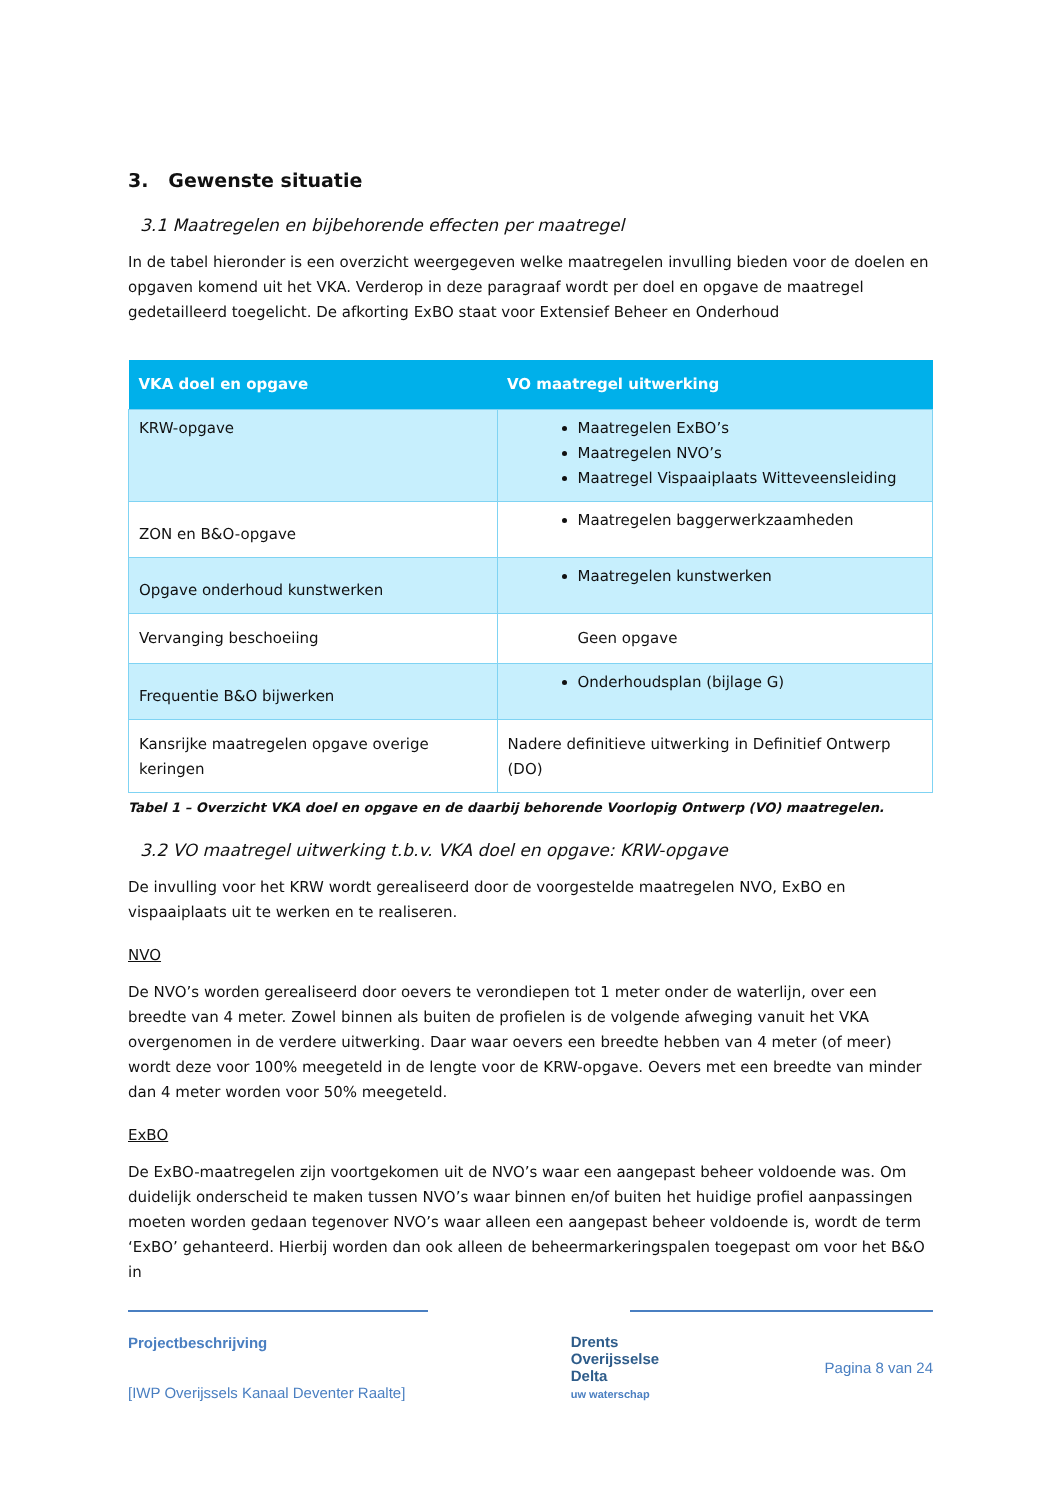3. Gewenste situatie
3.1 Maatregelen en bijbehorende effecten per maatregel
In de tabel hieronder is een overzicht weergegeven welke maatregelen invulling bieden voor de doelen en opgaven komend uit het VKA. Verderop in deze paragraaf wordt per doel en opgave de maatregel gedetailleerd toegelicht. De afkorting ExBO staat voor Extensief Beheer en Onderhoud
| VKA doel en opgave | VO maatregel uitwerking |
| --- | --- |
| KRW-opgave | Maatregelen ExBO’s Maatregelen NVO’s Maatregel Vispaaiplaats Witteveensleiding |
| ZON en B&O-opgave | Maatregelen baggerwerkzaamheden |
| Opgave onderhoud kunstwerken | Maatregelen kunstwerken |
| Vervanging beschoeiing | Geen opgave |
| Frequentie B&O bijwerken | Onderhoudsplan (bijlage G) |
| Kansrijke maatregelen opgave overige keringen | Nadere definitieve uitwerking in Definitief Ontwerp (DO) |
Tabel 1 – Overzicht VKA doel en opgave en de daarbij behorende Voorlopig Ontwerp (VO) maatregelen.
3.2 VO maatregel uitwerking t.b.v. VKA doel en opgave: KRW-opgave
De invulling voor het KRW wordt gerealiseerd door de voorgestelde maatregelen NVO, ExBO en vispaaiplaats uit te werken en te realiseren.
NVO
De NVO’s worden gerealiseerd door oevers te verondiepen tot 1 meter onder de waterlijn, over een breedte van 4 meter. Zowel binnen als buiten de profielen is de volgende afweging vanuit het VKA overgenomen in de verdere uitwerking. Daar waar oevers een breedte hebben van 4 meter (of meer) wordt deze voor 100% meegeteld in de lengte voor de KRW-opgave. Oevers met een breedte van minder dan 4 meter worden voor 50% meegeteld.
ExBO
De ExBO-maatregelen zijn voortgekomen uit de NVO’s waar een aangepast beheer voldoende was. Om duidelijk onderscheid te maken tussen NVO’s waar binnen en/of buiten het huidige profiel aanpassingen moeten worden gedaan tegenover NVO’s waar alleen een aangepast beheer voldoende is, wordt de term ‘ExBO’ gehanteerd. Hierbij worden dan ook alleen de beheermarkeringspalen toegepast om voor het B&O in
Projectbeschrijving
[IWP Overijssels Kanaal Deventer Raalte]
Drents
Overijsselse
Delta
uw waterschap
Pagina 8 van 24